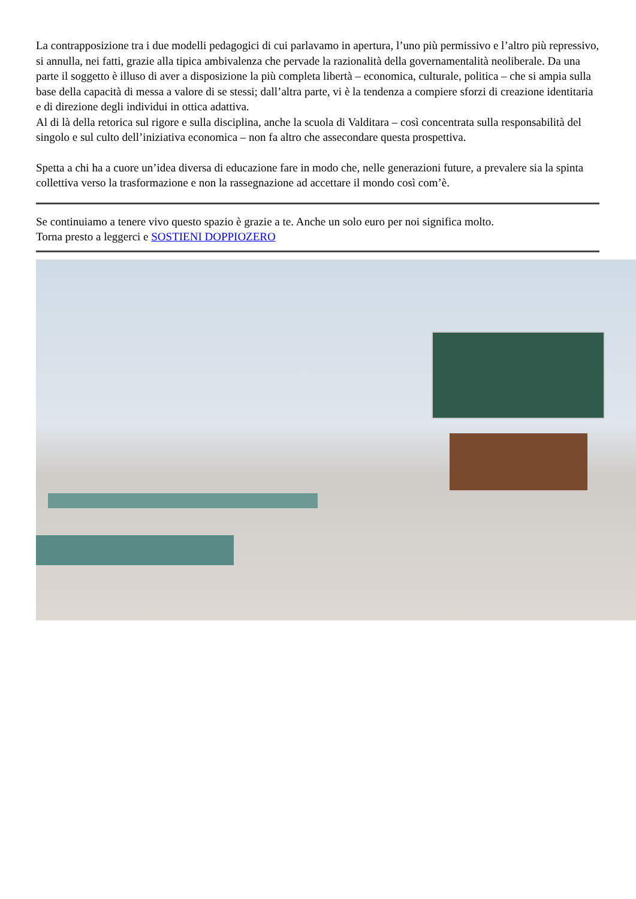La contrapposizione tra i due modelli pedagogici di cui parlavamo in apertura, l’uno più permissivo e l’altro più repressivo, si annulla, nei fatti, grazie alla tipica ambivalenza che pervade la razionalità della governamentalità neoliberale. Da una parte il soggetto è illuso di aver a disposizione la più completa libertà – economica, culturale, politica – che si ampia sulla base della capacità di messa a valore di se stessi; dall’altra parte, vi è la tendenza a compiere sforzi di creazione identitaria e di direzione degli individui in ottica adattiva.
Al di là della retorica sul rigore e sulla disciplina, anche la scuola di Valditara – così concentrata sulla responsabilità del singolo e sul culto dell’iniziativa economica – non fa altro che assecondare questa prospettiva.
Spetta a chi ha a cuore un’idea diversa di educazione fare in modo che, nelle generazioni future, a prevalere sia la spinta collettiva verso la trasformazione e non la rassegnazione ad accettare il mondo così com’è.
Se continuiamo a tenere vivo questo spazio è grazie a te. Anche un solo euro per noi significa molto.
Torna presto a leggerci e SOSTIENI DOPPIOZERO